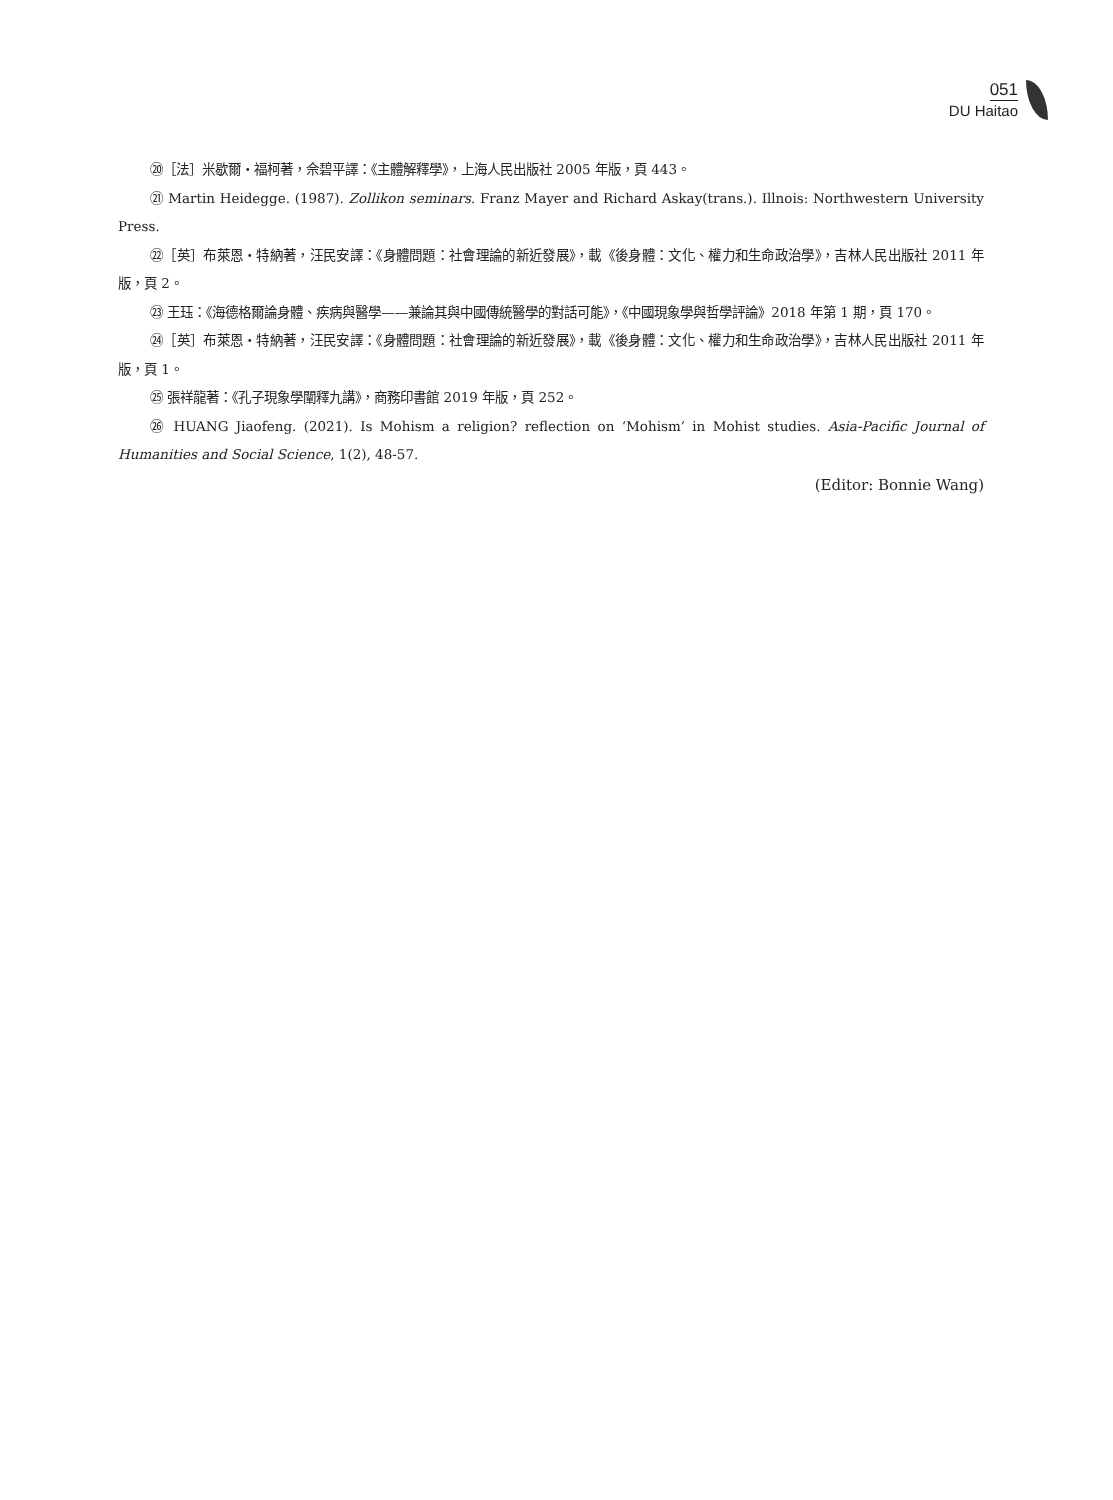051
DU Haitao
⑳［法］米歇爾・福柯著，佘碧平譯：《主體解釋學》，上海人民出版社 2005 年版，頁 443。
㉑ Martin Heidegge. (1987). Zollikon seminars. Franz Mayer and Richard Askay(trans.). Illnois: Northwestern University Press.
㉒［英］布萊恩・特納著，汪民安譯：《身體問題：社會理論的新近發展》，載《後身體：文化、權力和生命政治學》，吉林人民出版社 2011 年版，頁 2。
㉓ 王珏：《海德格爾論身體、疾病與醫學——兼論其與中國傳統醫學的對話可能》，《中國現象學與哲學評論》2018 年第 1 期，頁 170。
㉔［英］布萊恩・特納著，汪民安譯：《身體問題：社會理論的新近發展》，載《後身體：文化、權力和生命政治學》，吉林人民出版社 2011 年版，頁 1。
㉕ 張祥龍著：《孔子現象學闡釋九講》，商務印書館 2019 年版，頁 252。
㉖ HUANG Jiaofeng. (2021). Is Mohism a religion? reflection on ‘Mohism’ in Mohist studies. Asia-Pacific Journal of Humanities and Social Science, 1(2), 48-57.
(Editor: Bonnie Wang)